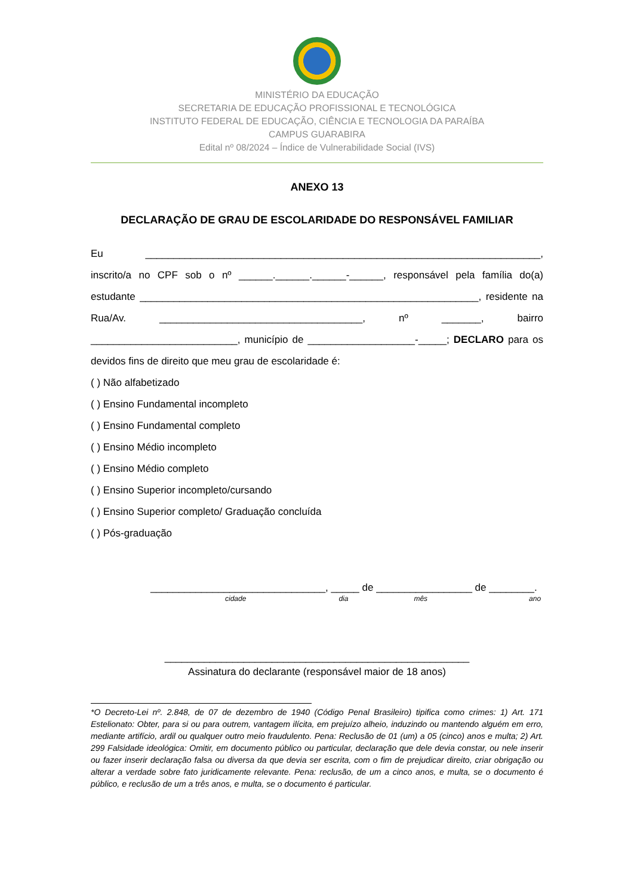MINISTÉRIO DA EDUCAÇÃO
SECRETARIA DE EDUCAÇÃO PROFISSIONAL E TECNOLÓGICA
INSTITUTO FEDERAL DE EDUCAÇÃO, CIÊNCIA E TECNOLOGIA DA PARAÍBA
CAMPUS GUARABIRA
Edital nº 08/2024 – Índice de Vulnerabilidade Social (IVS)
ANEXO 13
DECLARAÇÃO DE GRAU DE ESCOLARIDADE DO RESPONSÁVEL FAMILIAR
Eu ______________________________________________________________________, inscrito/a no CPF sob o nº ______.______.______-______, responsável pela família do(a) estudante ____________________________________________________________, residente na Rua/Av. ____________________________________, nº _______, bairro __________________________, município de ___________________-_____; DECLARO para os devidos fins de direito que meu grau de escolaridade é:
( ) Não alfabetizado
( ) Ensino Fundamental incompleto
( ) Ensino Fundamental completo
( ) Ensino Médio incompleto
( ) Ensino Médio completo
( ) Ensino Superior incompleto/cursando
( ) Ensino Superior completo/ Graduação concluída
( ) Pós-graduação
_______________________________, _____ de _________________ de ________.
cidade dia mês ano
______________________________________________________
Assinatura do declarante (responsável maior de 18 anos)
*O Decreto-Lei nº. 2.848, de 07 de dezembro de 1940 (Código Penal Brasileiro) tipifica como crimes: 1) Art. 171 Estelionato: Obter, para si ou para outrem, vantagem ilícita, em prejuízo alheio, induzindo ou mantendo alguém em erro, mediante artifício, ardil ou qualquer outro meio fraudulento. Pena: Reclusão de 01 (um) a 05 (cinco) anos e multa; 2) Art. 299 Falsidade ideológica: Omitir, em documento público ou particular, declaração que dele devia constar, ou nele inserir ou fazer inserir declaração falsa ou diversa da que devia ser escrita, com o fim de prejudicar direito, criar obrigação ou alterar a verdade sobre fato juridicamente relevante. Pena: reclusão, de um a cinco anos, e multa, se o documento é público, e reclusão de um a três anos, e multa, se o documento é particular.